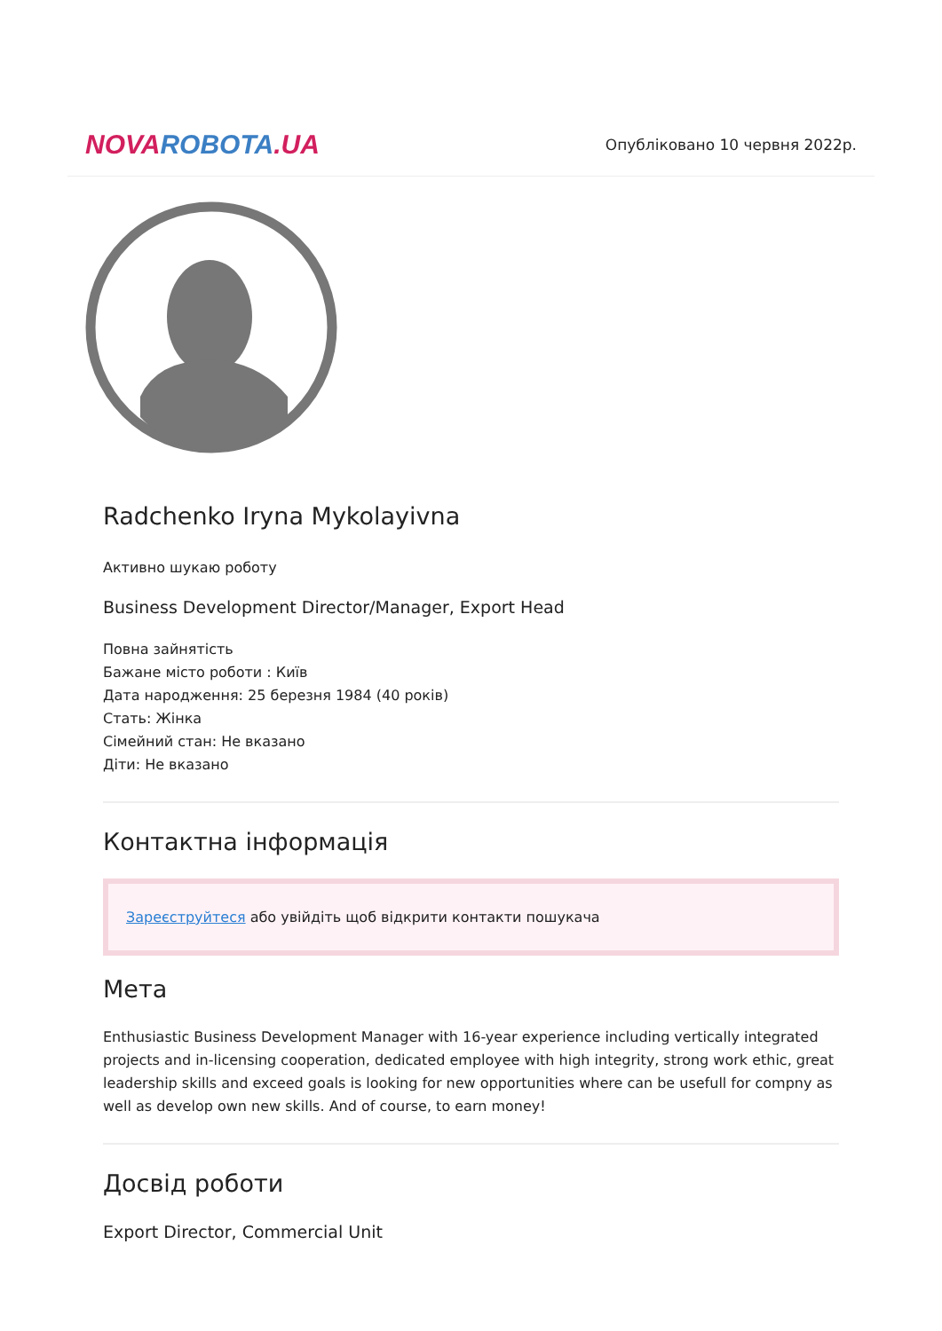NOVA ROBOTA.UA
Опубліковано 10 червня 2022р.
Radchenko Iryna Mykolayivna
Активно шукаю роботу
Business Development Director/Manager, Export Head
Повна зайнятість
Бажане місто роботи : Київ
Дата народження: 25 березня 1984 (40 років)
Стать: Жінка
Сімейний стан: Не вказано
Діти: Не вказано
Контактна інформація
Зареєструйтеся або увійдіть щоб відкрити контакти пошукача
Мета
Enthusiastic Business Development Manager with 16-year experience including vertically integrated projects and in-licensing cooperation, dedicated employee with high integrity, strong work ethic, great leadership skills and exceed goals is looking for new opportunities where can be usefull for compny as well as develop own new skills. And of course, to earn money!
Досвід роботи
Export Director, Commercial Unit